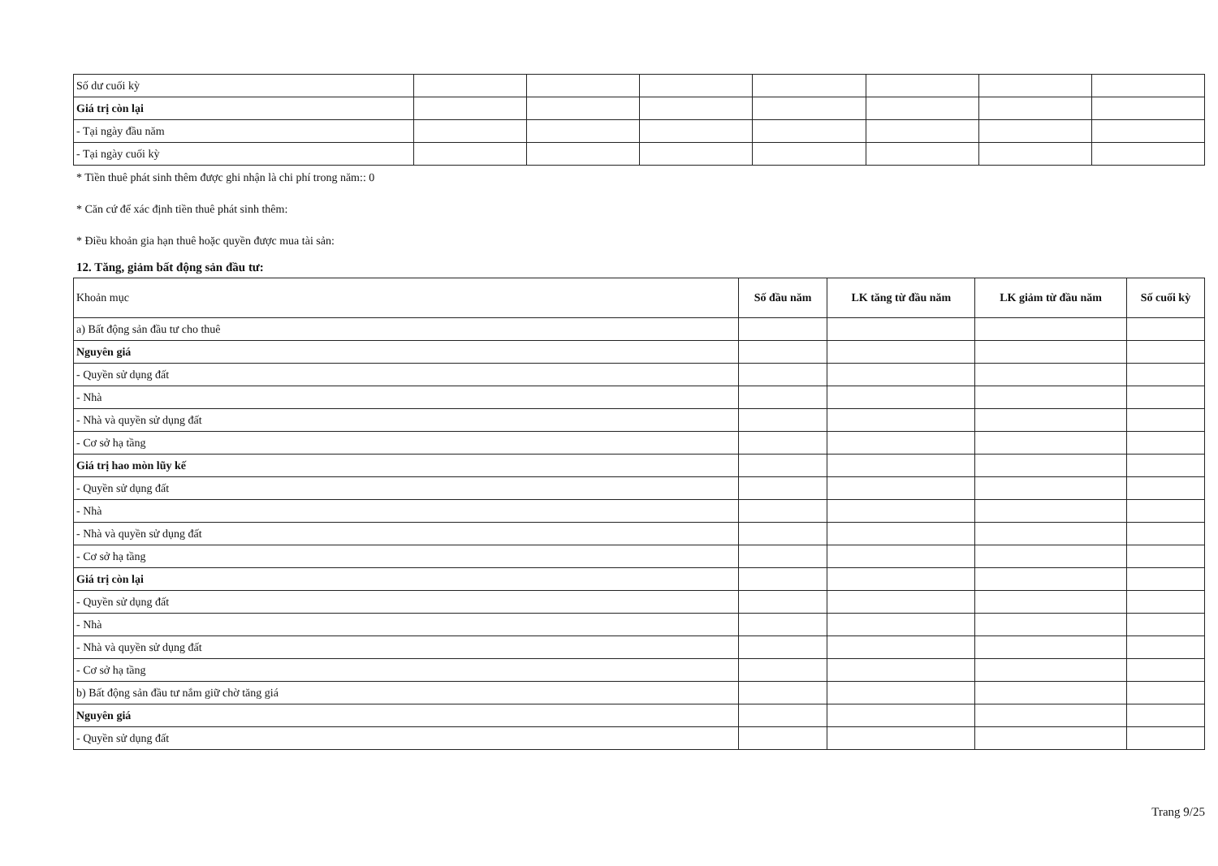| Số dư cuối kỳ | | | | | | | |
| Giá trị còn lại | | | | | | | |
| - Tại ngày đầu năm | | | | | | | |
| - Tại ngày cuối kỳ | | | | | | | |
* Tiền thuê phát sinh thêm được ghi nhận là chi phí trong năm:: 0
* Căn cứ để xác định tiền thuê phát sinh thêm:
* Điều khoản gia hạn thuê hoặc quyền được mua tài sản:
12. Tăng, giảm bất động sản đầu tư:
| Khoản mục | Số đầu năm | LK tăng từ đầu năm | LK giảm từ đầu năm | Số cuối kỳ |
| --- | --- | --- | --- | --- |
| a) Bất động sản đầu tư cho thuê | | | | |
| Nguyên giá | | | | |
| - Quyền sử dụng đất | | | | |
| - Nhà | | | | |
| - Nhà và quyền sử dụng đất | | | | |
| - Cơ sở hạ tầng | | | | |
| Giá trị hao mòn lũy kế | | | | |
| - Quyền sử dụng đất | | | | |
| - Nhà | | | | |
| - Nhà và quyền sử dụng đất | | | | |
| - Cơ sở hạ tầng | | | | |
| Giá trị còn lại | | | | |
| - Quyền sử dụng đất | | | | |
| - Nhà | | | | |
| - Nhà và quyền sử dụng đất | | | | |
| - Cơ sở hạ tầng | | | | |
| b) Bất động sản đầu tư nắm giữ chờ tăng giá | | | | |
| Nguyên giá | | | | |
| - Quyền sử dụng đất | | | | |
Trang 9/25